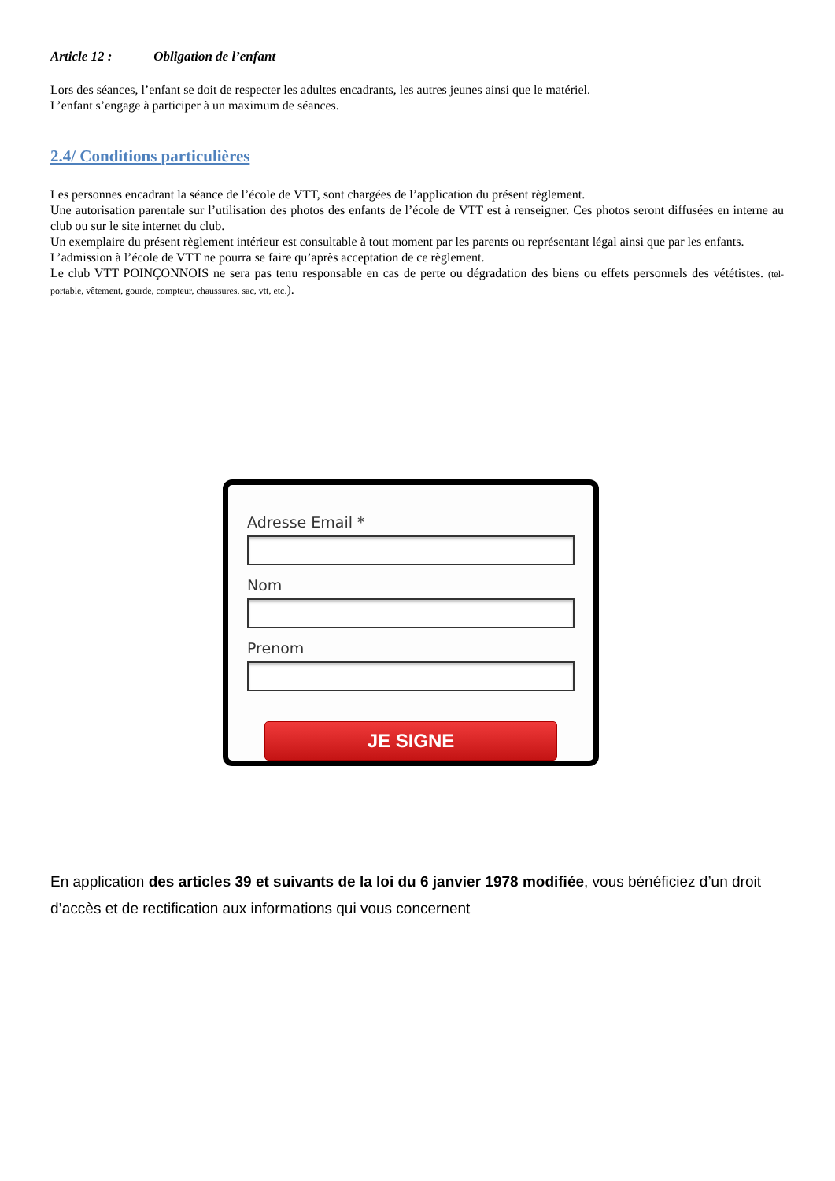Article 12 : Obligation de l’enfant
Lors des séances, l’enfant se doit de respecter les adultes encadrants, les autres jeunes ainsi que le matériel.
L’enfant s’engage à participer à un maximum de séances.
2.4/ Conditions particulières
Les personnes encadrant la séance de l’école de VTT, sont chargées de l’application du présent règlement.
Une autorisation parentale sur l’utilisation des photos des enfants de l’école de VTT est à renseigner. Ces photos seront diffusées en interne au club ou sur le site internet du club.
Un exemplaire du présent règlement intérieur est consultable à tout moment par les parents ou représentant légal ainsi que par les enfants.
L’admission à l’école de VTT ne pourra se faire qu’après acceptation de ce règlement.
Le club VTT POINÇONNOIS ne sera pas tenu responsable en cas de perte ou dégradation des biens ou effets personnels des vététistes. (tel-portable, vêtement, gourde, compteur, chaussures, sac, vtt, etc.).
Adresse Email *
Nom
Prenom
JE SIGNE
En application des articles 39 et suivants de la loi du 6 janvier 1978 modifiée, vous bénéficiez d’un droit d’accès et de rectification aux informations qui vous concernent